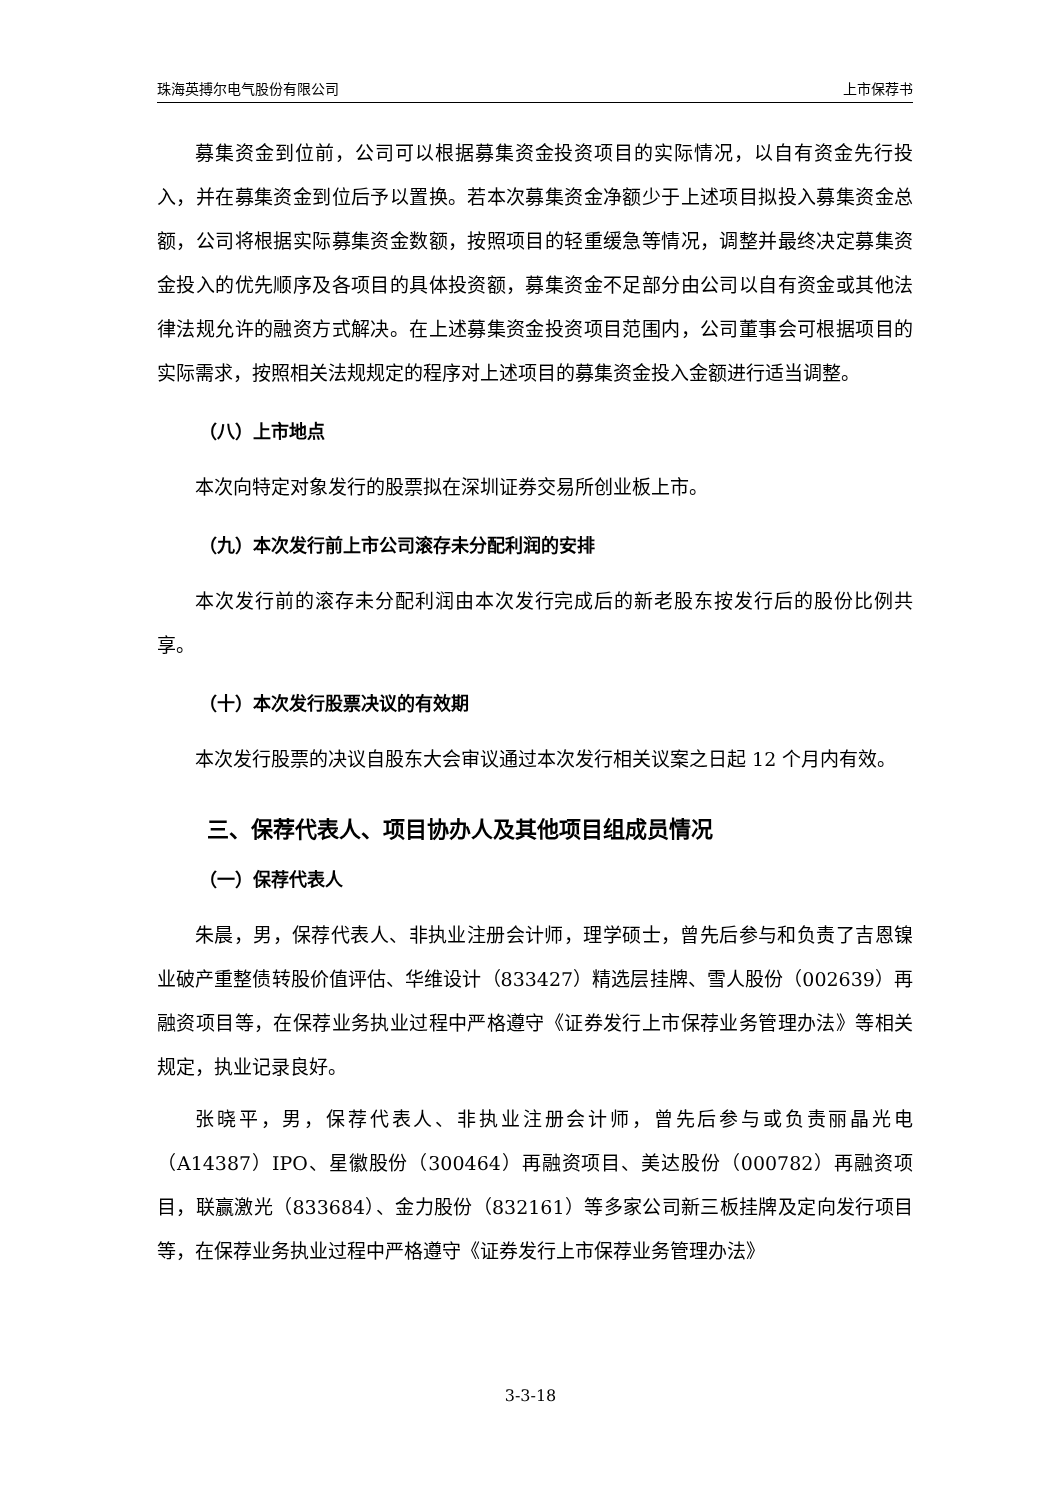珠海英搏尔电气股份有限公司 上市保荐书
募集资金到位前，公司可以根据募集资金投资项目的实际情况，以自有资金先行投入，并在募集资金到位后予以置换。若本次募集资金净额少于上述项目拟投入募集资金总额，公司将根据实际募集资金数额，按照项目的轻重缓急等情况，调整并最终决定募集资金投入的优先顺序及各项目的具体投资额，募集资金不足部分由公司以自有资金或其他法律法规允许的融资方式解决。在上述募集资金投资项目范围内，公司董事会可根据项目的实际需求，按照相关法规规定的程序对上述项目的募集资金投入金额进行适当调整。
（八）上市地点
本次向特定对象发行的股票拟在深圳证券交易所创业板上市。
（九）本次发行前上市公司滚存未分配利润的安排
本次发行前的滚存未分配利润由本次发行完成后的新老股东按发行后的股份比例共享。
（十）本次发行股票决议的有效期
本次发行股票的决议自股东大会审议通过本次发行相关议案之日起 12 个月内有效。
三、保荐代表人、项目协办人及其他项目组成员情况
（一）保荐代表人
朱晨，男，保荐代表人、非执业注册会计师，理学硕士，曾先后参与和负责了吉恩镍业破产重整债转股价值评估、华维设计（833427）精选层挂牌、雪人股份（002639）再融资项目等，在保荐业务执业过程中严格遵守《证券发行上市保荐业务管理办法》等相关规定，执业记录良好。
张晓平，男，保荐代表人、非执业注册会计师，曾先后参与或负责丽晶光电（A14387）IPO、星徽股份（300464）再融资项目、美达股份（000782）再融资项目，联赢激光（833684）、金力股份（832161）等多家公司新三板挂牌及定向发行项目等，在保荐业务执业过程中严格遵守《证券发行上市保荐业务管理办法》
3-3-18